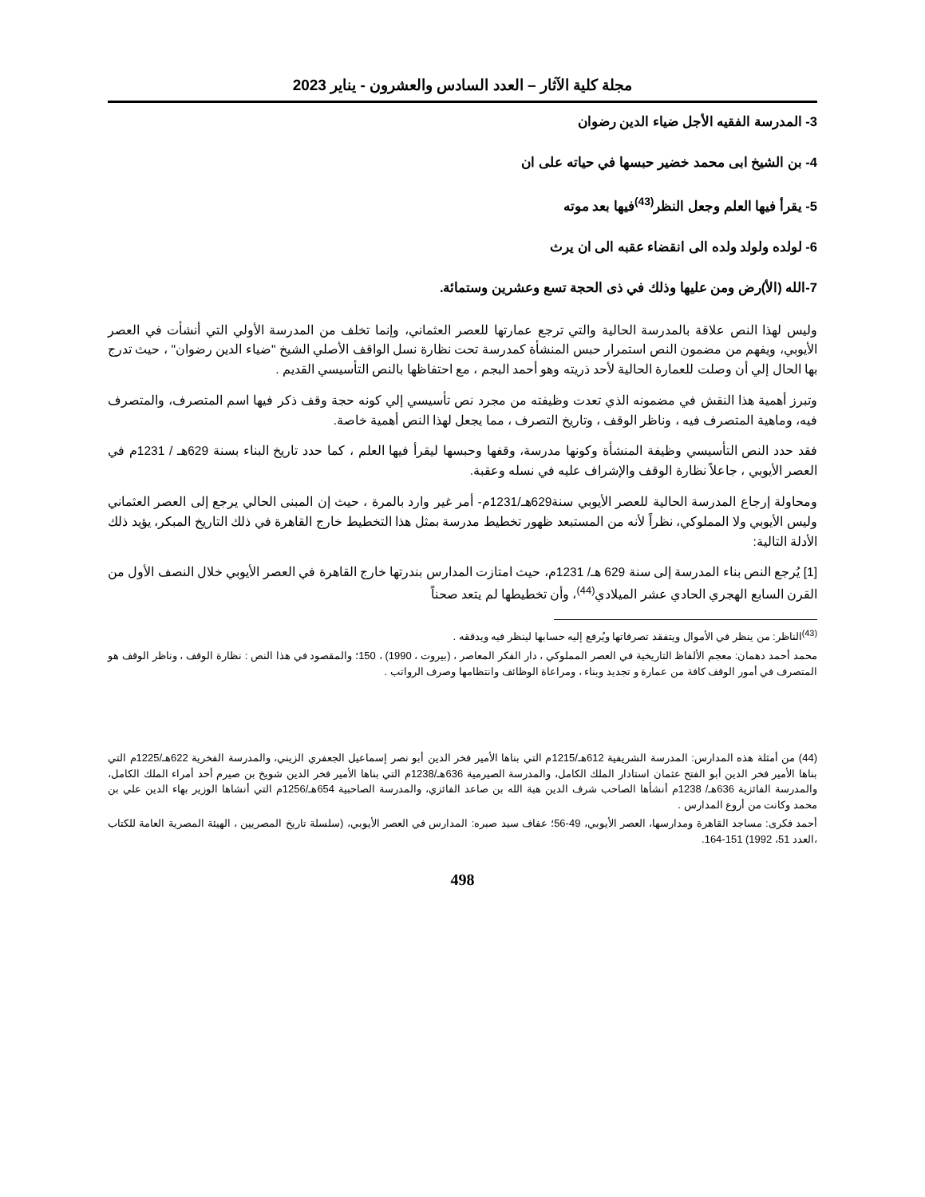مجلة كلية الآثار – العدد السادس والعشرون - يناير 2023
3- المدرسة الفقيه الأجل ضياء الدين رضوان
4- بن الشيخ ابى محمد خضير حبسها في حياته على ان
5- يقرأ فيها العلم وجعل النظر<sup>(43)</sup>فيها بعد موته
6- لولده ولولد ولده الى انقضاء عقبه الى ان يرث
7-الله (الأ)رض ومن عليها وذلك في ذى الحجة تسع وعشرين وستمائة.
وليس لهذا النص علاقة بالمدرسة الحالية والتي ترجع عمارتها للعصر العثماني، وإنما تخلف من المدرسة الأولي التي أنشأت في العصر الأيوبي، ويفهم من مضمون النص استمرار حبس المنشأة كمدرسة تحت نظارة نسل الواقف الأصلي الشيخ "ضياء الدين رضوان" ، حيث تدرج بها الحال إلي أن وصلت للعمارة الحالية لأحد ذريته وهو أحمد البجم ، مع احتفاظها بالنص التأسيسي القديم .
وتبرز أهمية هذا النقش في مضمونه الذي تعدت وظيفته من مجرد نص تأسيسي إلي كونه حجة وقف ذكر فيها اسم المتصرف، والمتصرف فيه، وماهية المتصرف فيه ، وناظر الوقف ، وتاريخ التصرف ، مما يجعل لهذا النص أهمية خاصة.
فقد حدد النص التأسيسي وظيفة المنشأة وكونها مدرسة، وقفها وحبسها ليقرأ فيها العلم ، كما حدد تاريخ البناء بسنة 629هـ / 1231م في العصر الأيوبي ، جاعلاً نظارة الوقف والإشراف عليه في نسله وعقبة.
ومحاولة إرجاع المدرسة الحالية للعصر الأيوبي سنة629هـ/1231م- أمر غير وارد بالمرة ، حيث إن المبنى الحالي يرجع إلى العصر العثماني وليس الأيوبي ولا المملوكي، نظراً لأنه من المستبعد ظهور تخطيط مدرسة بمثل هذا التخطيط خارج القاهرة في ذلك التاريخ المبكر، يؤيد ذلك الأدلة التالية:
[1] يُرجع النص بناء المدرسة إلى سنة 629 هـ/ 1231م، حيث امتازت المدارس بندرتها خارج القاهرة في العصر الأيوبي خلال النصف الأول من القرن السابع الهجري الحادي عشر الميلادي<sup>(44)</sup>، وأن تخطيطها لم يتعد صحناً
<sup>(43)</sup> الناظر: من ينظر في الأموال ويتفقد تصرفاتها ويُرفع إليه حسابها لينظر فيه ويدققه .
محمد أحمد دهمان: معجم الألفاظ التاريخية في العصر المملوكي ، دار الفكر المعاصر ، (بيروت ، 1990) ، 150؛ والمقصود في هذا النص : نظارة الوقف ، وناظر الوقف هو المتصرف في أمور الوقف كافة من عمارة و تجديد وبناء ، ومراعاة الوظائف وانتظامها وصرف الرواتب .
(44) من أمثلة هذه المدارس: المدرسة الشريفية 612هـ/1215م التي بناها الأمير فخر الدين أبو نصر إسماعيل الجعفري الزيني، والمدرسة الفخرية 622هـ/1225م التي بناها الأمير فخر الدين أبو الفتح عثمان استادار الملك الكامل، والمدرسة الصيرمية 636هـ/1238م التي بناها الأمير فخر الدين شويخ بن صيرم أحد أمراء الملك الكامل، والمدرسة الفائزية 636هـ/ 1238م أنشأها الصاحب شرف الدين هبة الله بن صاعد الفائزي، والمدرسة الصاحبية 654هـ/1256م التي أنشاها الوزير بهاء الدين علي بن محمد وكانت من أروع المدارس .
أحمد فكرى: مساجد القاهرة ومدارسها، العصر الأيوبي، 49-56؛ عفاف سيد صبره: المدارس في العصر الأيوبي، (سلسلة تاريخ المصريين ، الهيئة المصرية العامة للكتاب ،العدد 51، 1992) 151-164.
498